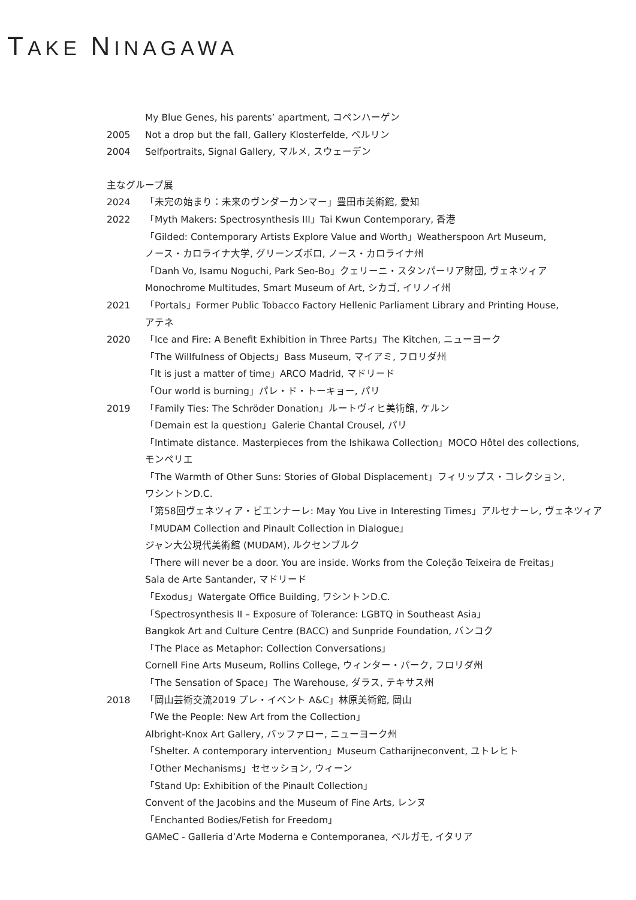TAKE NINAGAWA
My Blue Genes, his parents’ apartment, コペンハーゲン
2005 Not a drop but the fall, Gallery Klosterfelde, ベルリン
2004 Selfportraits, Signal Gallery, マルメ, スウェーデン
主なグループ展
2024 「未完の始まり：未来のヴンダーカンマー」豊田市美術館, 愛知
2022 「Myth Makers: Spectrosynthesis III」Tai Kwun Contemporary, 香港
「Gilded: Contemporary Artists Explore Value and Worth」Weatherspoon Art Museum,
ノース・カロライナ大学, グリーンズボロ, ノース・カロライナ州
「Danh Vo, Isamu Noguchi, Park Seo-Bo」クェリーニ・スタンパーリア財団, ヴェネツィア
Monochrome Multitudes, Smart Museum of Art, シカゴ, イリノイ州
2021 「Portals」Former Public Tobacco Factory Hellenic Parliament Library and Printing House,
アテネ
2020 「Ice and Fire: A Benefit Exhibition in Three Parts」The Kitchen, ニューヨーク
「The Willfulness of Objects」Bass Museum, マイアミ, フロリダ州
「It is just a matter of time」ARCO Madrid, マドリード
「Our world is burning」パレ・ド・トーキョー, パリ
2019 「Family Ties: The Schröder Donation」ルートヴィヒ美術館, ケルン
「Demain est la question」Galerie Chantal Crousel, パリ
「Intimate distance. Masterpieces from the Ishikawa Collection」MOCO Hôtel des collections,
モンペリエ
「The Warmth of Other Suns: Stories of Global Displacement」フィリップス・コレクション,
ワシントンD.C.
「第58回ヴェネツィア・ビエンナーレ: May You Live in Interesting Times」アルセナーレ, ヴェネツィア
「MUDAM Collection and Pinault Collection in Dialogue」
ジャン大公現代美術館 (MUDAM), ルクセンブルク
「There will never be a door. You are inside. Works from the Coleção Teixeira de Freitas」
Sala de Arte Santander, マドリード
「Exodus」Watergate Office Building, ワシントンD.C.
「Spectrosynthesis II – Exposure of Tolerance: LGBTQ in Southeast Asia」
Bangkok Art and Culture Centre (BACC) and Sunpride Foundation, バンコク
「The Place as Metaphor: Collection Conversations」
Cornell Fine Arts Museum, Rollins College, ウィンター・パーク, フロリダ州
「The Sensation of Space」The Warehouse, ダラス, テキサス州
2018 「岡山芸術交流2019 プレ・イベント A&C」林原美術館, 岡山
「We the People: New Art from the Collection」
Albright-Knox Art Gallery, バッファロー, ニューヨーク州
「Shelter. A contemporary intervention」Museum Catharijneconvent, ユトレヒト
「Other Mechanisms」セセッション, ウィーン
「Stand Up: Exhibition of the Pinault Collection」
Convent of the Jacobins and the Museum of Fine Arts, レンヌ
「Enchanted Bodies/Fetish for Freedom」
GAMeC - Galleria d’Arte Moderna e Contemporanea, ベルガモ, イタリア